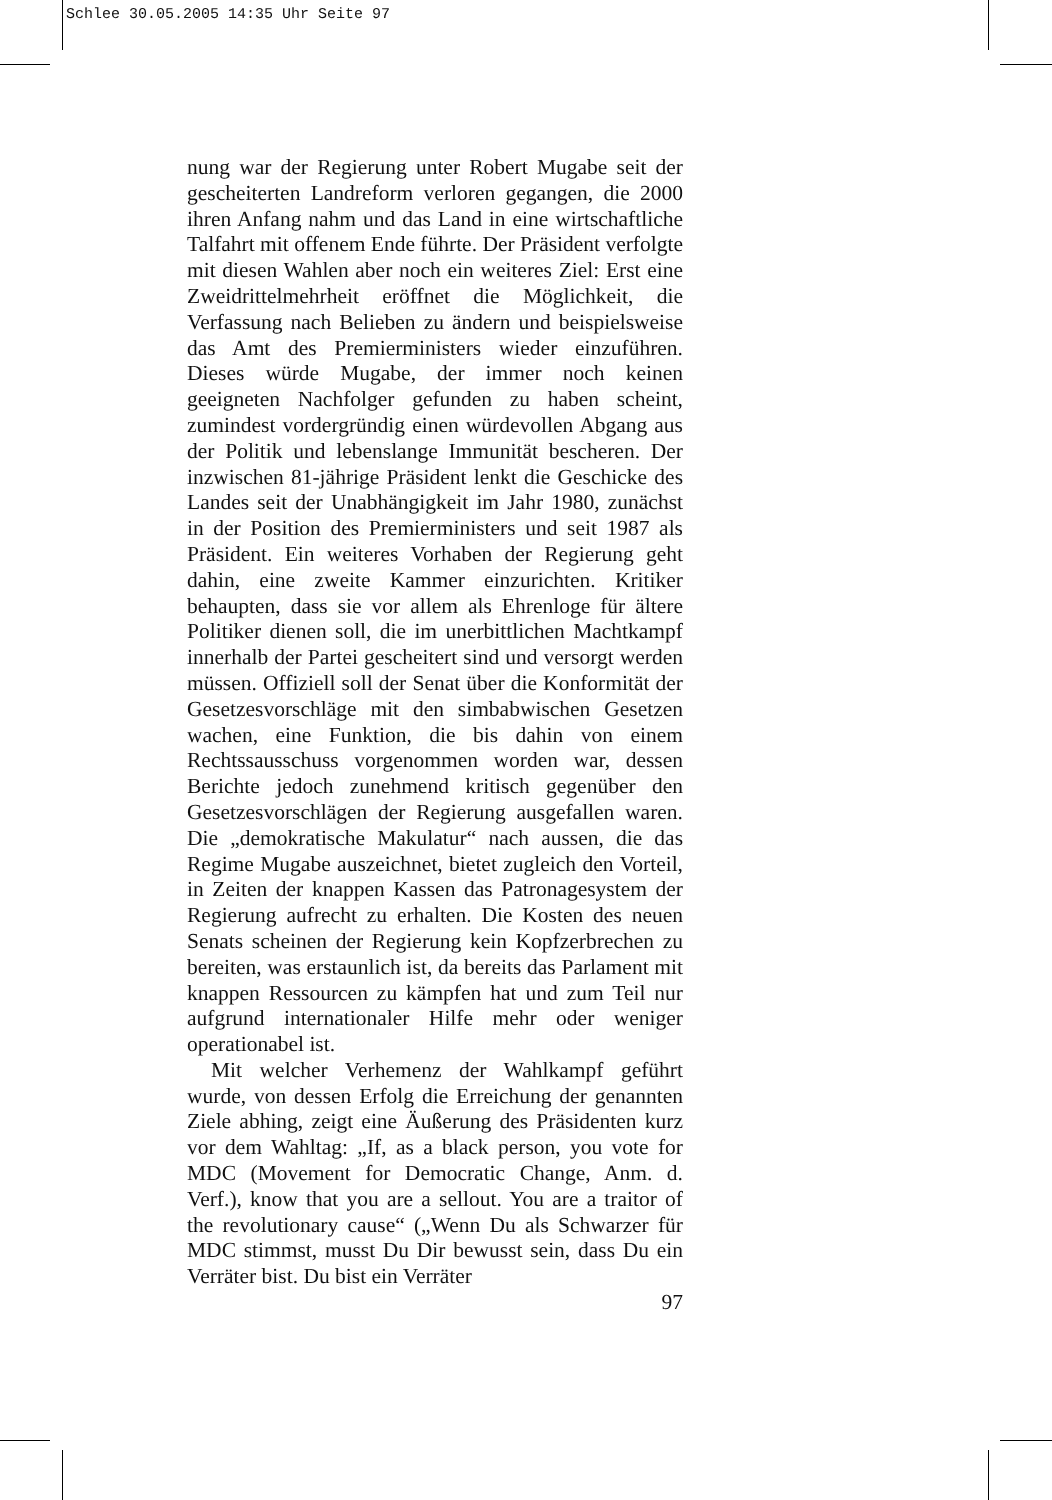Schlee 30.05.2005 14:35 Uhr Seite 97
nung war der Regierung unter Robert Mugabe seit der gescheiterten Landreform verloren gegangen, die 2000 ihren Anfang nahm und das Land in eine wirtschaftliche Talfahrt mit offenem Ende führte. Der Präsident verfolgte mit diesen Wahlen aber noch ein weiteres Ziel: Erst eine Zweidrittelmehrheit eröffnet die Möglichkeit, die Verfassung nach Belieben zu ändern und beispielsweise das Amt des Premierministers wieder einzuführen. Dieses würde Mugabe, der immer noch keinen geeigneten Nachfolger gefunden zu haben scheint, zumindest vordergründig einen würdevollen Abgang aus der Politik und lebenslange Immunität bescheren. Der inzwischen 81-jährige Präsident lenkt die Geschicke des Landes seit der Unabhängigkeit im Jahr 1980, zunächst in der Position des Premierministers und seit 1987 als Präsident. Ein weiteres Vorhaben der Regierung geht dahin, eine zweite Kammer einzurichten. Kritiker behaupten, dass sie vor allem als Ehrenloge für ältere Politiker dienen soll, die im unerbittlichen Machtkampf innerhalb der Partei gescheitert sind und versorgt werden müssen. Offiziell soll der Senat über die Konformität der Gesetzesvorschläge mit den simbabwischen Gesetzen wachen, eine Funktion, die bis dahin von einem Rechtssausschuss vorgenommen worden war, dessen Berichte jedoch zunehmend kritisch gegenüber den Gesetzesvorschlägen der Regierung ausgefallen waren. Die „demokratische Makulatur“ nach aussen, die das Regime Mugabe auszeichnet, bietet zugleich den Vorteil, in Zeiten der knappen Kassen das Patronagesystem der Regierung aufrecht zu erhalten. Die Kosten des neuen Senats scheinen der Regierung kein Kopfzerbrechen zu bereiten, was erstaunlich ist, da bereits das Parlament mit knappen Ressourcen zu kämpfen hat und zum Teil nur aufgrund internationaler Hilfe mehr oder weniger operationabel ist.
Mit welcher Verhemenz der Wahlkampf geführt wurde, von dessen Erfolg die Erreichung der genannten Ziele abhing, zeigt eine Äußerung des Präsidenten kurz vor dem Wahltag: „If, as a black person, you vote for MDC (Movement for Democratic Change, Anm. d. Verf.), know that you are a sellout. You are a traitor of the revolutionary cause“ („Wenn Du als Schwarzer für MDC stimmst, musst Du Dir bewusst sein, dass Du ein Verräter bist. Du bist ein Verräter
97